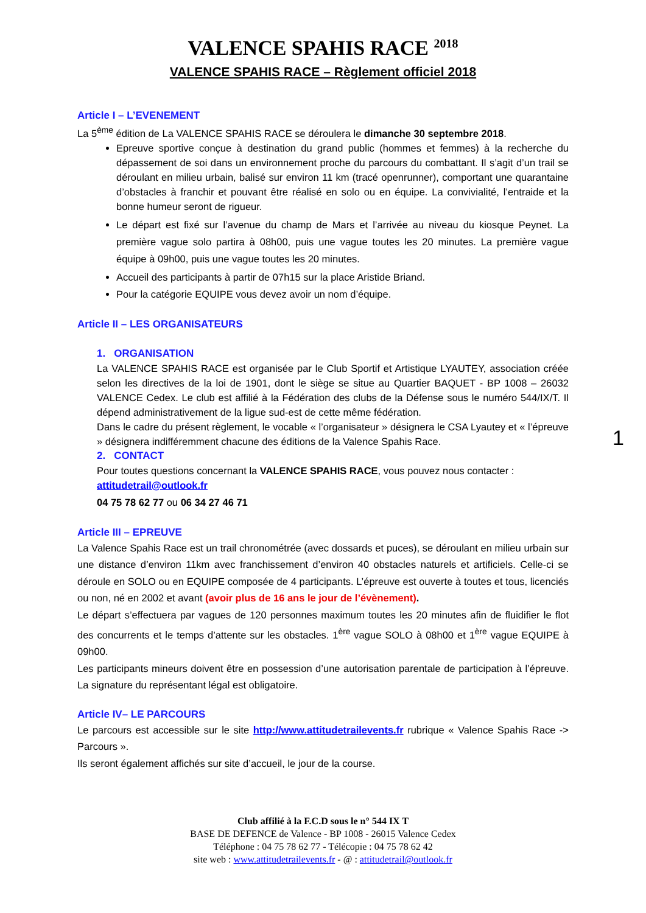VALENCE SPAHIS RACE <sup>2018</sup>
VALENCE SPAHIS RACE – Règlement officiel 2018
Article I – L’EVENEMENT
La 5<sup>ème</sup> édition de La VALENCE SPAHIS RACE se déroulera le dimanche 30 septembre 2018.
Epreuve sportive conçue à destination du grand public (hommes et femmes) à la recherche du dépassement de soi dans un environnement proche du parcours du combattant. Il s’agit d’un trail se déroulant en milieu urbain, balisé sur environ 11 km (tracé openrunner), comportant une quarantaine d’obstacles à franchir et pouvant être réalisé en solo ou en équipe. La convivialité, l’entraide et la bonne humeur seront de rigueur.
Le départ est fixé sur l’avenue du champ de Mars et l’arrivée au niveau du kiosque Peynet. La première vague solo partira à 08h00, puis une vague toutes les 20 minutes. La première vague équipe à 09h00, puis une vague toutes les 20 minutes.
Accueil des participants à partir de 07h15 sur la place Aristide Briand.
Pour la catégorie EQUIPE vous devez avoir un nom d’équipe.
Article II – LES ORGANISATEURS
1. ORGANISATION
La VALENCE SPAHIS RACE est organisée par le Club Sportif et Artistique LYAUTEY, association créée selon les directives de la loi de 1901, dont le siège se situe au Quartier BAQUET - BP 1008 – 26032 VALENCE Cedex. Le club est affilié à la Fédération des clubs de la Défense sous le numéro 544/IX/T. Il dépend administrativement de la ligue sud-est de cette même fédération.
Dans le cadre du présent règlement, le vocable « l’organisateur » désignera le CSA Lyautey et « l’épreuve » désignera indifféremment chacune des éditions de la Valence Spahis Race.
2. CONTACT
Pour toutes questions concernant la VALENCE SPAHIS RACE, vous pouvez nous contacter :
attitudetrail@outlook.fr
04 75 78 62 77 ou 06 34 27 46 71
Article III – EPREUVE
La Valence Spahis Race est un trail chronométrée (avec dossards et puces), se déroulant en milieu urbain sur une distance d’environ 11km avec franchissement d’environ 40 obstacles naturels et artificiels. Celle-ci se déroule en SOLO ou en EQUIPE composée de 4 participants. L’épreuve est ouverte à toutes et tous, licenciés ou non, né en 2002 et avant (avoir plus de 16 ans le jour de l’évènement).
Le départ s’effectuera par vagues de 120 personnes maximum toutes les 20 minutes afin de fluidifier le flot des concurrents et le temps d’attente sur les obstacles. 1<sup>ère</sup> vague SOLO à 08h00 et 1<sup>ère</sup> vague EQUIPE à 09h00.
Les participants mineurs doivent être en possession d’une autorisation parentale de participation à l’épreuve. La signature du représentant légal est obligatoire.
Article IV– LE PARCOURS
Le parcours est accessible sur le site http://www.attitudetrailevents.fr rubrique « Valence Spahis Race -> Parcours ».
Ils seront également affichés sur site d’accueil, le jour de la course.
Club affilié à la F.C.D sous le n° 544 IX T
BASE DE DEFENCE de Valence - BP 1008 - 26015 Valence Cedex
Téléphone : 04 75 78 62 77 - Télécopie : 04 75 78 62 42
site web : www.attitudetrailevents.fr - @ : attitudetrail@outlook.fr
1